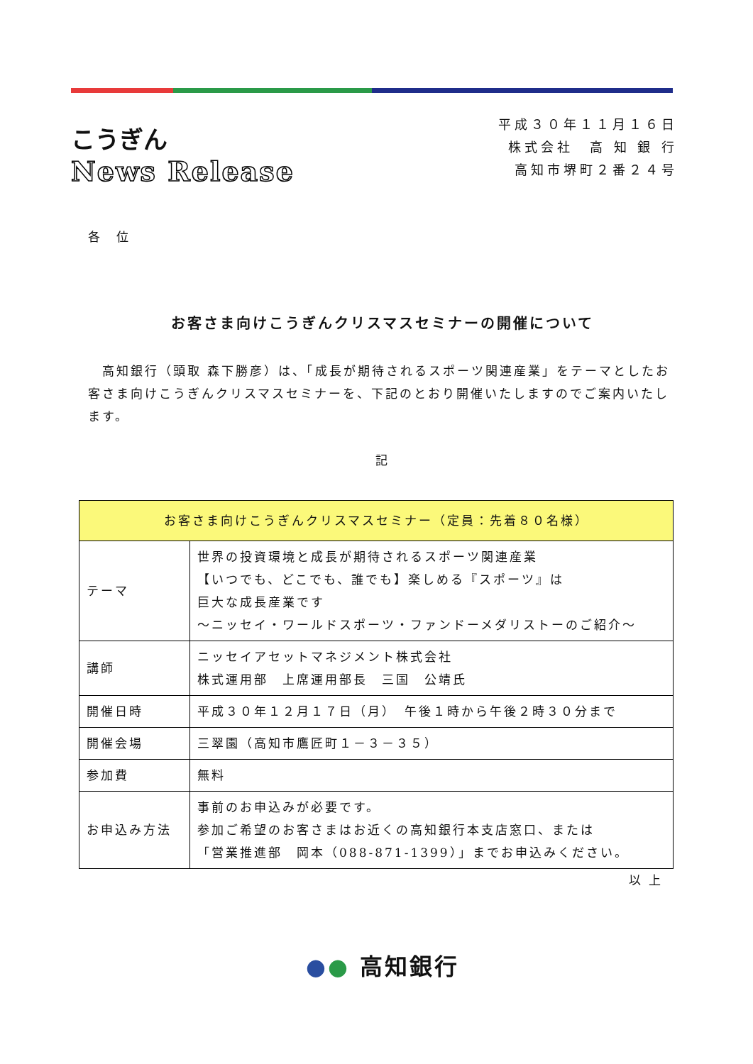こうぎん
News Release
平成３０年１１月１６日
株式会社　高 知 銀 行
高知市堺町２番２４号
各　位
お客さま向けこうぎんクリスマスセミナーの開催について
　高知銀行（頭取 森下勝彦）は、「成長が期待されるスポーツ関連産業」をテーマとしたお客さま向けこうぎんクリスマスセミナーを、下記のとおり開催いたしますのでご案内いたします。
記
| お客さま向けこうぎんクリスマスセミナー（定員：先着８０名様） | |
| --- | --- |
| テーマ | 世界の投資環境と成長が期待されるスポーツ関連産業 【いつでも、どこでも、誰でも】楽しめる『スポーツ』は 巨大な成長産業です ～ニッセイ・ワールドスポーツ・ファンドーメダリストーのご紹介～ |
| 講師 | ニッセイアセットマネジメント株式会社 株式運用部 上席運用部長 三国 公靖氏 |
| 開催日時 | 平成３０年１２月１７日（月） 午後１時から午後２時３０分まで |
| 開催会場 | 三翠園（高知市鷹匠町１－３－３５） |
| 参加費 | 無料 |
| お申込み方法 | 事前のお申込みが必要です。 参加ご希望のお客さまはお近くの高知銀行本支店窓口、または 「営業推進部 岡本（088-871-1399）」までお申込みください。 |
以 上
●● 高知銀行